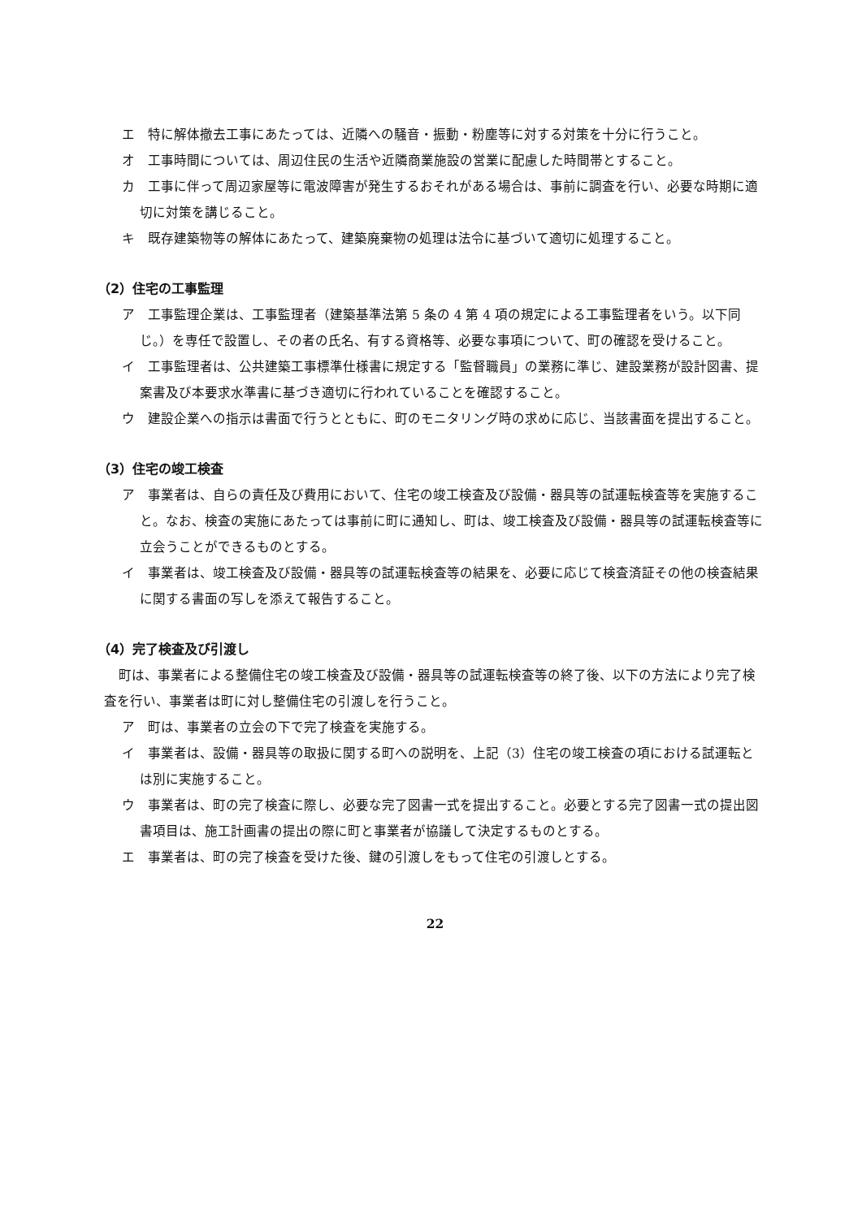エ　特に解体撤去工事にあたっては、近隣への騒音・振動・粉塵等に対する対策を十分に行うこと。
オ　工事時間については、周辺住民の生活や近隣商業施設の営業に配慮した時間帯とすること。
カ　工事に伴って周辺家屋等に電波障害が発生するおそれがある場合は、事前に調査を行い、必要な時期に適切に対策を講じること。
キ　既存建築物等の解体にあたって、建築廃棄物の処理は法令に基づいて適切に処理すること。
（2）住宅の工事監理
ア　工事監理企業は、工事監理者（建築基準法第 5 条の 4 第 4 項の規定による工事監理者をいう。以下同じ。）を専任で設置し、その者の氏名、有する資格等、必要な事項について、町の確認を受けること。
イ　工事監理者は、公共建築工事標準仕様書に規定する「監督職員」の業務に準じ、建設業務が設計図書、提案書及び本要求水準書に基づき適切に行われていることを確認すること。
ウ　建設企業への指示は書面で行うとともに、町のモニタリング時の求めに応じ、当該書面を提出すること。
（3）住宅の竣工検査
ア　事業者は、自らの責任及び費用において、住宅の竣工検査及び設備・器具等の試運転検査等を実施すること。なお、検査の実施にあたっては事前に町に通知し、町は、竣工検査及び設備・器具等の試運転検査等に立会うことができるものとする。
イ　事業者は、竣工検査及び設備・器具等の試運転検査等の結果を、必要に応じて検査済証その他の検査結果に関する書面の写しを添えて報告すること。
（4）完了検査及び引渡し
町は、事業者による整備住宅の竣工検査及び設備・器具等の試運転検査等の終了後、以下の方法により完了検査を行い、事業者は町に対し整備住宅の引渡しを行うこと。
ア　町は、事業者の立会の下で完了検査を実施する。
イ　事業者は、設備・器具等の取扱に関する町への説明を、上記（3）住宅の竣工検査の項における試運転とは別に実施すること。
ウ　事業者は、町の完了検査に際し、必要な完了図書一式を提出すること。必要とする完了図書一式の提出図書項目は、施工計画書の提出の際に町と事業者が協議して決定するものとする。
エ　事業者は、町の完了検査を受けた後、鍵の引渡しをもって住宅の引渡しとする。
22